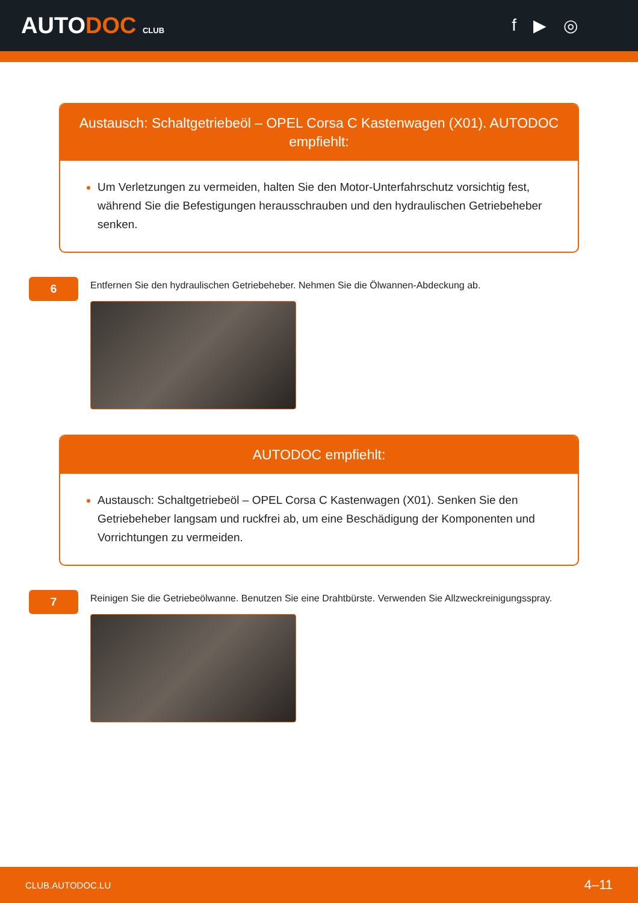AUTODOC CLUB
f ▶ ◎
Austausch: Schaltgetriebeöl – OPEL Corsa C Kastenwagen (X01). AUTODOC empfiehlt:
Um Verletzungen zu vermeiden, halten Sie den Motor-Unterfahrschutz vorsichtig fest, während Sie die Befestigungen herausschrauben und den hydraulischen Getriebeheber senken.
6
Entfernen Sie den hydraulischen Getriebeheber. Nehmen Sie die Ölwannen-Abdeckung ab.
AUTODOC empfiehlt:
Austausch: Schaltgetriebeöl – OPEL Corsa C Kastenwagen (X01). Senken Sie den Getriebeheber langsam und ruckfrei ab, um eine Beschädigung der Komponenten und Vorrichtungen zu vermeiden.
7
Reinigen Sie die Getriebeölwanne. Benutzen Sie eine Drahtbürste. Verwenden Sie Allzweckreinigungsspray.
CLUB.AUTODOC.LU 4–11